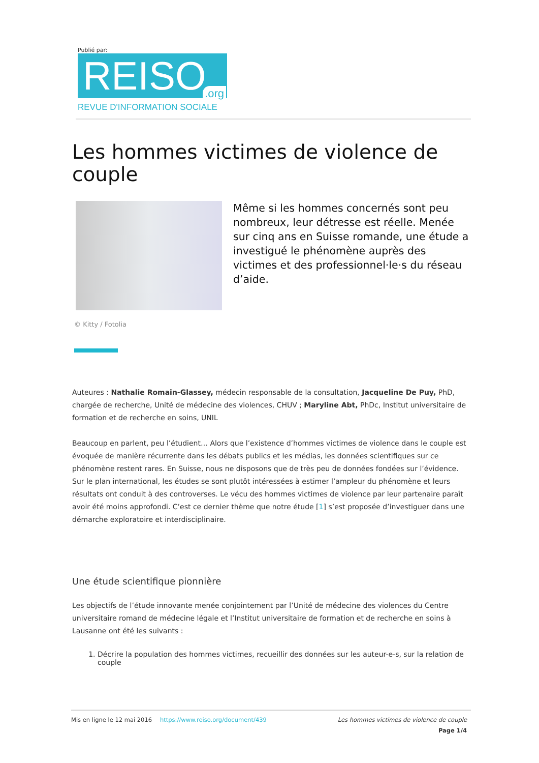Publié par:
REISO.org
REVUE D'INFORMATION SOCIALE
Les hommes victimes de violence de couple
Même si les hommes concernés sont peu nombreux, leur détresse est réelle. Menée sur cinq ans en Suisse romande, une étude a investigué le phénomène auprès des victimes et des professionnel·le·s du réseau d’aide.
© Kitty / Fotolia
Auteures : Nathalie Romain-Glassey, médecin responsable de la consultation, Jacqueline De Puy, PhD, chargée de recherche, Unité de médecine des violences, CHUV ; Maryline Abt, PhDc, Institut universitaire de formation et de recherche en soins, UNIL
Beaucoup en parlent, peu l’étudient… Alors que l’existence d’hommes victimes de violence dans le couple est évoquée de manière récurrente dans les débats publics et les médias, les données scientifiques sur ce phénomène restent rares. En Suisse, nous ne disposons que de très peu de données fondées sur l’évidence. Sur le plan international, les études se sont plutôt intéressées à estimer l’ampleur du phénomène et leurs résultats ont conduit à des controverses. Le vécu des hommes victimes de violence par leur partenaire paraît avoir été moins approfondi. C’est ce dernier thème que notre étude [1] s’est proposée d’investiguer dans une démarche exploratoire et interdisciplinaire.
Une étude scientifique pionnière
Les objectifs de l’étude innovante menée conjointement par l’Unité de médecine des violences du Centre universitaire romand de médecine légale et l’Institut universitaire de formation et de recherche en soins à Lausanne ont été les suivants :
1. Décrire la population des hommes victimes, recueillir des données sur les auteur-e-s, sur la relation de couple
Mis en ligne le 12 mai 2016 https://www.reiso.org/document/439 Les hommes victimes de violence de couple
Page 1/4